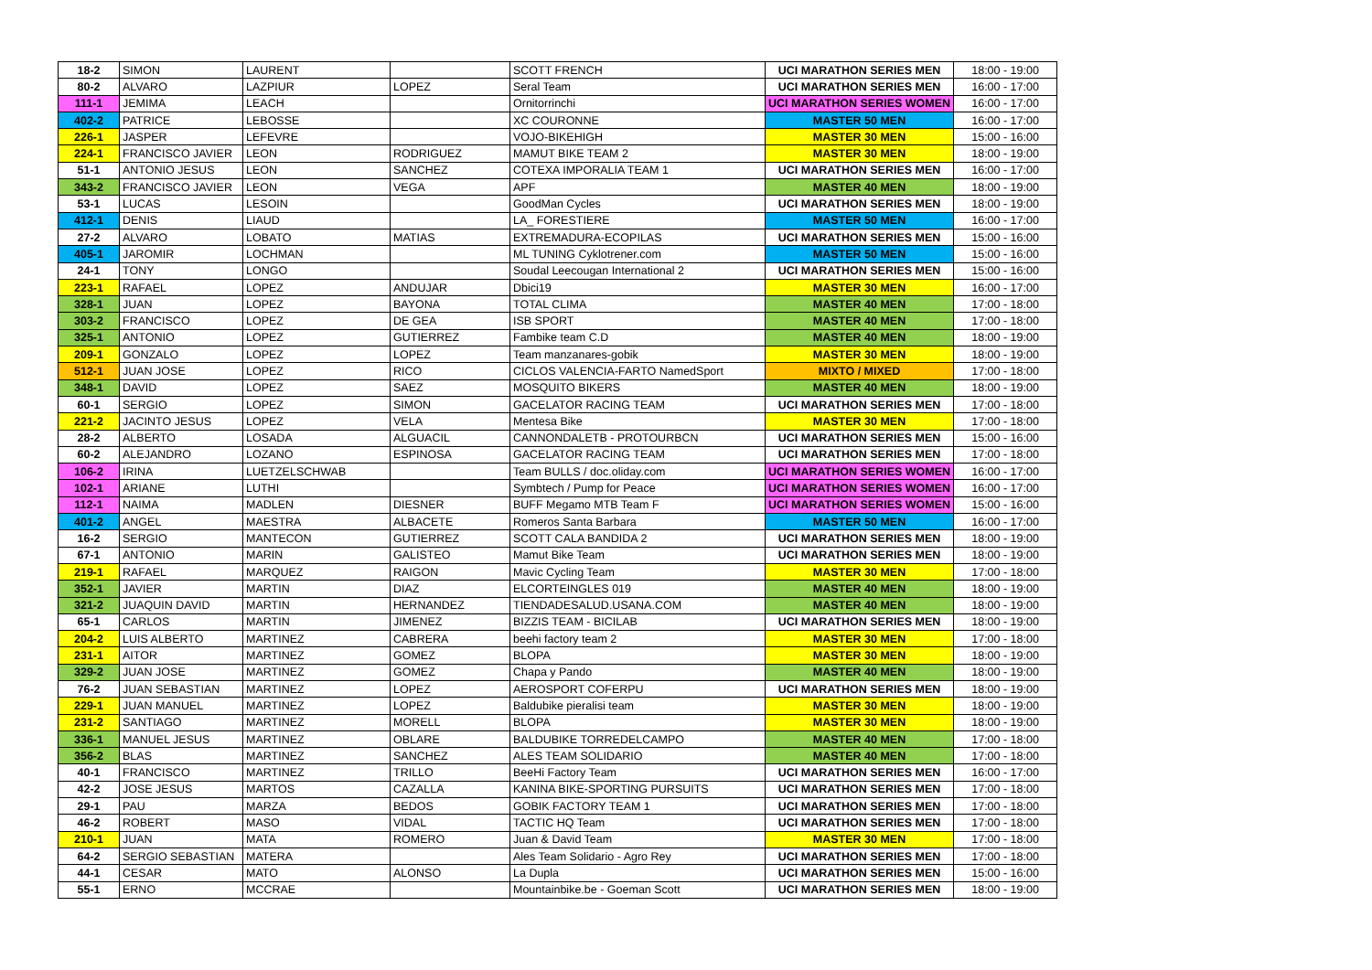| 18-2 | SIMON | LAURENT | | SCOTT FRENCH | UCI MARATHON SERIES MEN | 18:00 - 19:00 |
| 80-2 | ALVARO | LAZPIUR | LOPEZ | Seral Team | UCI MARATHON SERIES MEN | 16:00 - 17:00 |
| 111-1 | JEMIMA | LEACH | | Ornitorrinchi | UCI MARATHON SERIES WOMEN | 16:00 - 17:00 |
| 402-2 | PATRICE | LEBOSSE | | XC COURONNE | MASTER 50 MEN | 16:00 - 17:00 |
| 226-1 | JASPER | LEFEVRE | | VOJO-BIKEHIGH | MASTER 30 MEN | 15:00 - 16:00 |
| 224-1 | FRANCISCO JAVIER | LEON | RODRIGUEZ | MAMUT BIKE TEAM 2 | MASTER 30 MEN | 18:00 - 19:00 |
| 51-1 | ANTONIO JESUS | LEON | SANCHEZ | COTEXA IMPORALIA TEAM 1 | UCI MARATHON SERIES MEN | 16:00 - 17:00 |
| 343-2 | FRANCISCO JAVIER | LEON | VEGA | APF | MASTER 40 MEN | 18:00 - 19:00 |
| 53-1 | LUCAS | LESOIN | | GoodMan Cycles | UCI MARATHON SERIES MEN | 18:00 - 19:00 |
| 412-1 | DENIS | LIAUD | | LA_ FORESTIERE | MASTER 50 MEN | 16:00 - 17:00 |
| 27-2 | ALVARO | LOBATO | MATIAS | EXTREMADURA-ECOPILAS | UCI MARATHON SERIES MEN | 15:00 - 16:00 |
| 405-1 | JAROMIR | LOCHMAN | | ML TUNING Cyklotrener.com | MASTER 50 MEN | 15:00 - 16:00 |
| 24-1 | TONY | LONGO | | Soudal Leecougan International 2 | UCI MARATHON SERIES MEN | 15:00 - 16:00 |
| 223-1 | RAFAEL | LOPEZ | ANDUJAR | Dbici19 | MASTER 30 MEN | 16:00 - 17:00 |
| 328-1 | JUAN | LOPEZ | BAYONA | TOTAL CLIMA | MASTER 40 MEN | 17:00 - 18:00 |
| 303-2 | FRANCISCO | LOPEZ | DE GEA | ISB SPORT | MASTER 40 MEN | 17:00 - 18:00 |
| 325-1 | ANTONIO | LOPEZ | GUTIERREZ | Fambike team C.D | MASTER 40 MEN | 18:00 - 19:00 |
| 209-1 | GONZALO | LOPEZ | LOPEZ | Team manzanares-gobik | MASTER 30 MEN | 18:00 - 19:00 |
| 512-1 | JUAN JOSE | LOPEZ | RICO | CICLOS VALENCIA-FARTO NamedSport | MIXTO / MIXED | 17:00 - 18:00 |
| 348-1 | DAVID | LOPEZ | SAEZ | MOSQUITO BIKERS | MASTER 40 MEN | 18:00 - 19:00 |
| 60-1 | SERGIO | LOPEZ | SIMON | GACELATOR RACING TEAM | UCI MARATHON SERIES MEN | 17:00 - 18:00 |
| 221-2 | JACINTO JESUS | LOPEZ | VELA | Mentesa Bike | MASTER 30 MEN | 17:00 - 18:00 |
| 28-2 | ALBERTO | LOSADA | ALGUACIL | CANNONDALETB - PROTOURBCN | UCI MARATHON SERIES MEN | 15:00 - 16:00 |
| 60-2 | ALEJANDRO | LOZANO | ESPINOSA | GACELATOR RACING TEAM | UCI MARATHON SERIES MEN | 17:00 - 18:00 |
| 106-2 | IRINA | LUETZELSCHWAB | | Team BULLS / doc.oliday.com | UCI MARATHON SERIES WOMEN | 16:00 - 17:00 |
| 102-1 | ARIANE | LUTHI | | Symbtech / Pump for Peace | UCI MARATHON SERIES WOMEN | 16:00 - 17:00 |
| 112-1 | NAIMA | MADLEN | DIESNER | BUFF Megamo MTB Team F | UCI MARATHON SERIES WOMEN | 15:00 - 16:00 |
| 401-2 | ANGEL | MAESTRA | ALBACETE | Romeros Santa Barbara | MASTER 50 MEN | 16:00 - 17:00 |
| 16-2 | SERGIO | MANTECON | GUTIERREZ | SCOTT CALA BANDIDA 2 | UCI MARATHON SERIES MEN | 18:00 - 19:00 |
| 67-1 | ANTONIO | MARIN | GALISTEO | Mamut Bike Team | UCI MARATHON SERIES MEN | 18:00 - 19:00 |
| 219-1 | RAFAEL | MARQUEZ | RAIGON | Mavic Cycling Team | MASTER 30 MEN | 17:00 - 18:00 |
| 352-1 | JAVIER | MARTIN | DIAZ | ELCORTEINGLES 019 | MASTER 40 MEN | 18:00 - 19:00 |
| 321-2 | JUAQUIN DAVID | MARTIN | HERNANDEZ | TIENDADESALUD.USANA.COM | MASTER 40 MEN | 18:00 - 19:00 |
| 65-1 | CARLOS | MARTIN | JIMENEZ | BIZZIS TEAM - BICILAB | UCI MARATHON SERIES MEN | 18:00 - 19:00 |
| 204-2 | LUIS ALBERTO | MARTINEZ | CABRERA | beehi factory team 2 | MASTER 30 MEN | 17:00 - 18:00 |
| 231-1 | AITOR | MARTINEZ | GOMEZ | BLOPA | MASTER 30 MEN | 18:00 - 19:00 |
| 329-2 | JUAN JOSE | MARTINEZ | GOMEZ | Chapa y Pando | MASTER 40 MEN | 18:00 - 19:00 |
| 76-2 | JUAN SEBASTIAN | MARTINEZ | LOPEZ | AEROSPORT COFERPU | UCI MARATHON SERIES MEN | 18:00 - 19:00 |
| 229-1 | JUAN MANUEL | MARTINEZ | LOPEZ | Baldubike pieralisi team | MASTER 30 MEN | 18:00 - 19:00 |
| 231-2 | SANTIAGO | MARTINEZ | MORELL | BLOPA | MASTER 30 MEN | 18:00 - 19:00 |
| 336-1 | MANUEL JESUS | MARTINEZ | OBLARE | BALDUBIKE TORREDELCAMPO | MASTER 40 MEN | 17:00 - 18:00 |
| 356-2 | BLAS | MARTINEZ | SANCHEZ | ALES TEAM SOLIDARIO | MASTER 40 MEN | 17:00 - 18:00 |
| 40-1 | FRANCISCO | MARTINEZ | TRILLO | BeeHi Factory Team | UCI MARATHON SERIES MEN | 16:00 - 17:00 |
| 42-2 | JOSE JESUS | MARTOS | CAZALLA | KANINA BIKE-SPORTING PURSUITS | UCI MARATHON SERIES MEN | 17:00 - 18:00 |
| 29-1 | PAU | MARZA | BEDOS | GOBIK FACTORY TEAM 1 | UCI MARATHON SERIES MEN | 17:00 - 18:00 |
| 46-2 | ROBERT | MASO | VIDAL | TACTIC HQ Team | UCI MARATHON SERIES MEN | 17:00 - 18:00 |
| 210-1 | JUAN | MATA | ROMERO | Juan & David Team | MASTER 30 MEN | 17:00 - 18:00 |
| 64-2 | SERGIO SEBASTIAN | MATERA | | Ales Team Solidario - Agro Rey | UCI MARATHON SERIES MEN | 17:00 - 18:00 |
| 44-1 | CESAR | MATO | ALONSO | La Dupla | UCI MARATHON SERIES MEN | 15:00 - 16:00 |
| 55-1 | ERNO | MCCRAE | | Mountainbike.be - Goeman Scott | UCI MARATHON SERIES MEN | 18:00 - 19:00 |